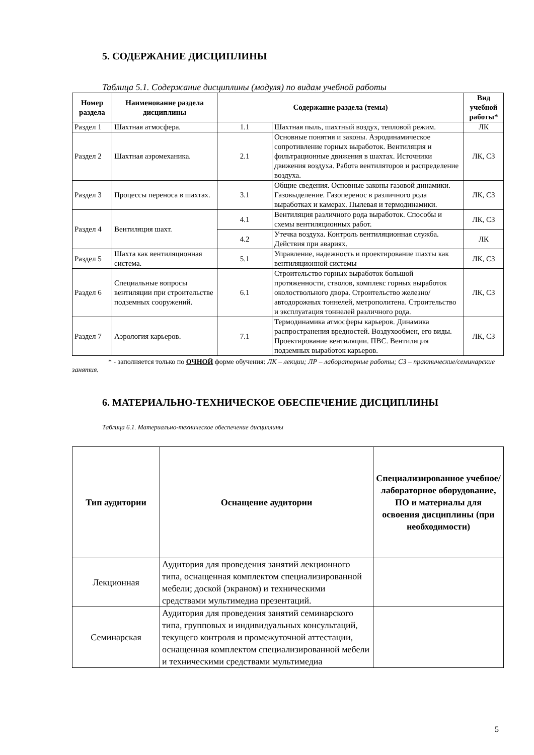5. СОДЕРЖАНИЕ ДИСЦИПЛИНЫ
Таблица 5.1. Содержание дисциплины (модуля) по видам учебной работы
| Номер раздела | Наименование раздела дисциплины | Содержание раздела (темы) | | Вид учебной работы* |
| --- | --- | --- | --- | --- |
| Раздел 1 | Шахтная атмосфера. | 1.1 | Шахтная пыль, шахтный воздух, тепловой режим. | ЛК |
| Раздел 2 | Шахтная аэромеханика. | 2.1 | Основные понятия и законы. Аэродинамическое сопротивление горных выработок. Вентиляция и фильтрационные движения в шахтах. Источники движения воздуха. Работа вентиляторов и распределение воздуха. | ЛК, СЗ |
| Раздел 3 | Процессы переноса в шахтах. | 3.1 | Общие сведения. Основные законы газовой динамики. Газовыделение. Газоперенос в различного рода выработках и камерах. Пылевая и термодинамики. | ЛК, СЗ |
| Раздел 4 | Вентиляция шахт. | 4.1 | Вентиляция различного рода выработок. Способы и схемы вентиляционных работ. | ЛК, СЗ |
| | | 4.2 | Утечка воздуха. Контроль вентиляционная служба. Действия при авариях. | ЛК |
| Раздел 5 | Шахта как вентиляционная система. | 5.1 | Управление, надежность и проектирование шахты как вентиляционной системы | ЛК, СЗ |
| Раздел 6 | Специальные вопросы вентиляции при строительстве подземных сооружений. | 6.1 | Строительство горных выработок большой протяженности, стволов, комплекс горных выработок околоствольного двора. Строительство железно/автодорожных тоннелей, метрополитена. Строительство и эксплуатация тоннелей различного рода. | ЛК, СЗ |
| Раздел 7 | Аэрология карьеров. | 7.1 | Термодинамика атмосферы карьеров. Динамика распространения вредностей. Воздухообмен, его виды. Проектирование вентиляции. ПВС. Вентиляция подземных выработок карьеров. | ЛК, СЗ |
* - заполняется только по ОЧНОЙ форме обучения: ЛК – лекции; ЛР – лабораторные работы; СЗ – практические/семинарские занятия.
6. МАТЕРИАЛЬНО-ТЕХНИЧЕСКОЕ ОБЕСПЕЧЕНИЕ ДИСЦИПЛИНЫ
Таблица 6.1. Материально-техническое обеспечение дисциплины
| Тип аудитории | Оснащение аудитории | Специализированное учебное/лабораторное оборудование, ПО и материалы для освоения дисциплины (при необходимости) |
| --- | --- | --- |
| Лекционная | Аудитория для проведения занятий лекционного типа, оснащенная комплектом специализированной мебели; доской (экраном) и техническими средствами мультимедиа презентаций. | |
| Семинарская | Аудитория для проведения занятий семинарского типа, групповых и индивидуальных консультаций, текущего контроля и промежуточной аттестации, оснащенная комплектом специализированной мебели и техническими средствами мультимедиа | |
5